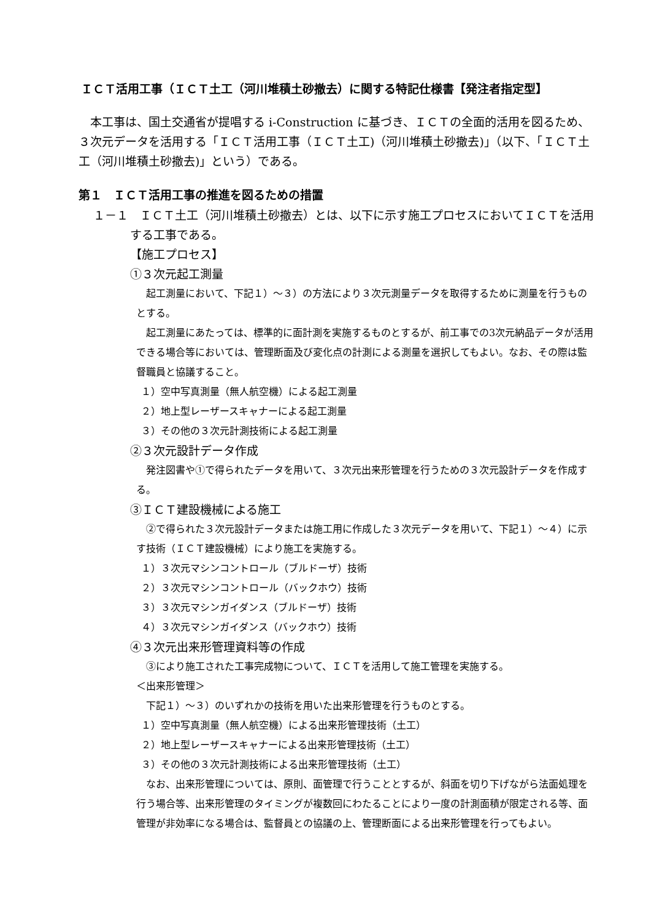ＩＣＴ活用工事（ＩＣＴ土工（河川堆積土砂撤去）に関する特記仕様書【発注者指定型】
本工事は、国土交通省が提唱する i-Construction に基づき、ＩＣＴの全面的活用を図るため、３次元データを活用する「ＩＣＴ活用工事（ＩＣＴ土工)（河川堆積土砂撤去)」（以下、「ＩＣＴ土工（河川堆積土砂撤去)」という）である。
第１　ＩＣＴ活用工事の推進を図るための措置
１－１　ＩＣＴ土工（河川堆積土砂撤去）とは、以下に示す施工プロセスにおいてＩＣＴを活用する工事である。
【施工プロセス】
①３次元起工測量
起工測量において、下記１）～３）の方法により３次元測量データを取得するために測量を行うものとする。
起工測量にあたっては、標準的に面計測を実施するものとするが、前工事での3次元納品データが活用できる場合等においては、管理断面及び変化点の計測による測量を選択してもよい。なお、その際は監督職員と協議すること。
１）空中写真測量（無人航空機）による起工測量
２）地上型レーザースキャナーによる起工測量
３）その他の３次元計測技術による起工測量
②３次元設計データ作成
発注図書や①で得られたデータを用いて、３次元出来形管理を行うための３次元設計データを作成する。
③ＩＣＴ建設機械による施工
②で得られた３次元設計データまたは施工用に作成した３次元データを用いて、下記１）～４）に示す技術（ＩＣＴ建設機械）により施工を実施する。
１）３次元マシンコントロール（ブルドーザ）技術
２）３次元マシンコントロール（バックホウ）技術
３）３次元マシンガイダンス（ブルドーザ）技術
４）３次元マシンガイダンス（バックホウ）技術
④３次元出来形管理資料等の作成
③により施工された工事完成物について、ＩＣＴを活用して施工管理を実施する。
＜出来形管理＞
下記１）～３）のいずれかの技術を用いた出来形管理を行うものとする。
１）空中写真測量（無人航空機）による出来形管理技術（土工）
２）地上型レーザースキャナーによる出来形管理技術（土工）
３）その他の３次元計測技術による出来形管理技術（土工）
なお、出来形管理については、原則、面管理で行うこととするが、斜面を切り下げながら法面処理を行う場合等、出来形管理のタイミングが複数回にわたることにより一度の計測面積が限定される等、面管理が非効率になる場合は、監督員との協議の上、管理断面による出来形管理を行ってもよい。